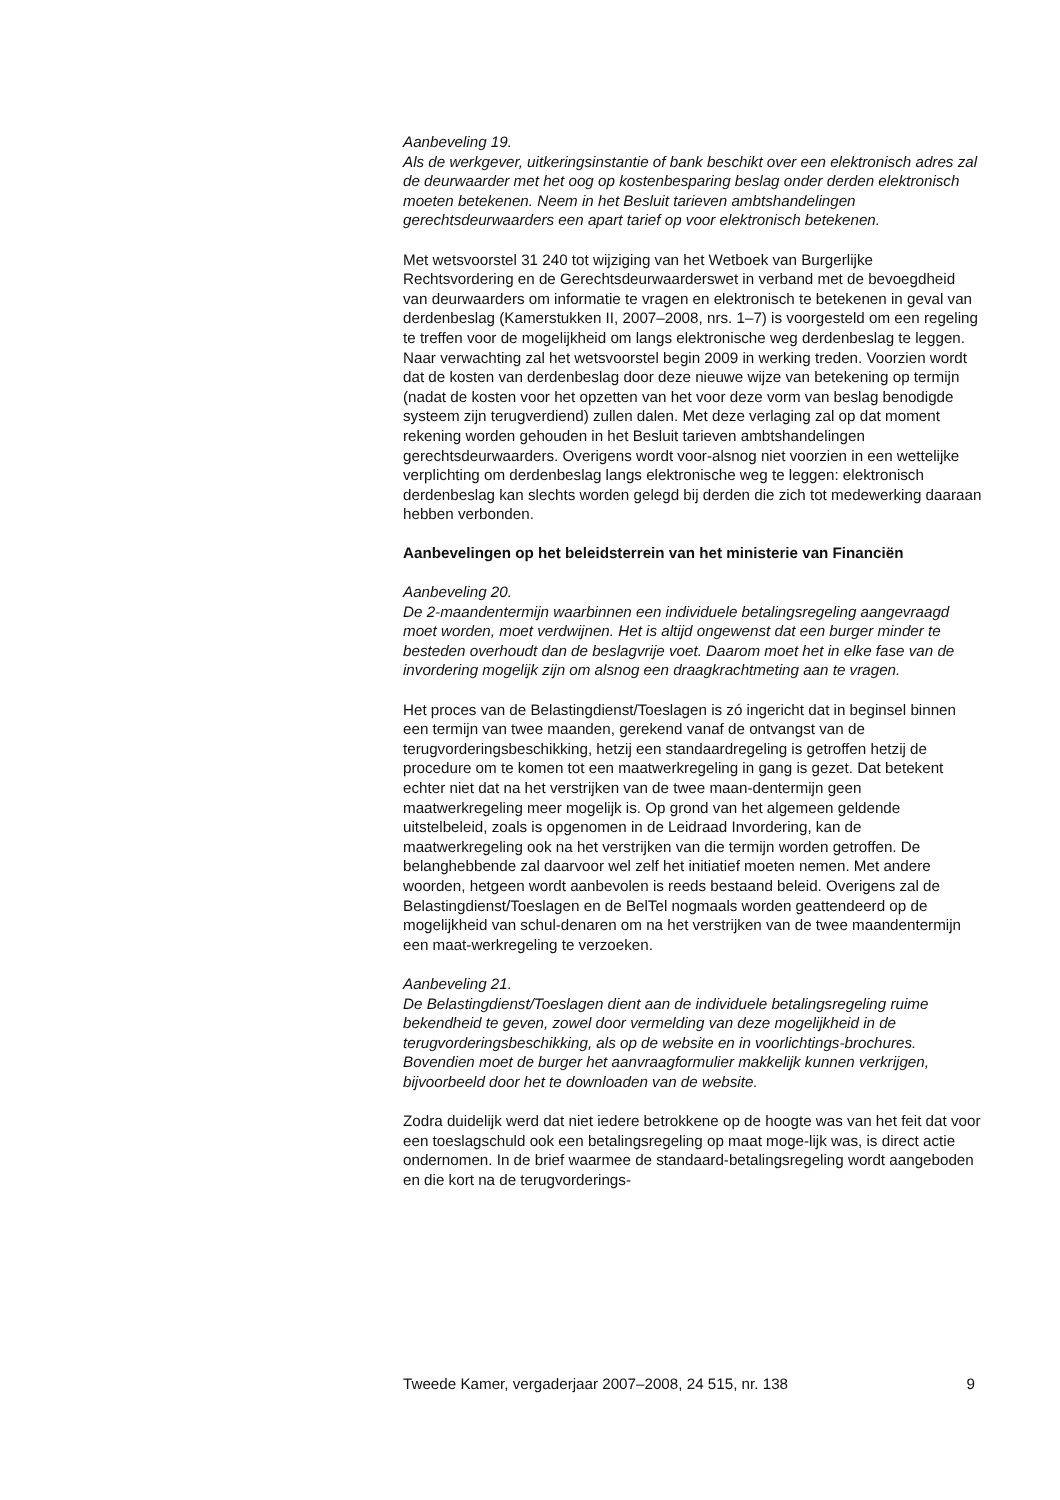Aanbeveling 19.
Als de werkgever, uitkeringsinstantie of bank beschikt over een elektronisch adres zal de deurwaarder met het oog op kostenbesparing beslag onder derden elektronisch moeten betekenen. Neem in het Besluit tarieven ambtshandelingen gerechtsdeurwaarders een apart tarief op voor elektronisch betekenen.
Met wetsvoorstel 31 240 tot wijziging van het Wetboek van Burgerlijke Rechtsvordering en de Gerechtsdeurwaarderswet in verband met de bevoegdheid van deurwaarders om informatie te vragen en elektronisch te betekenen in geval van derdenbeslag (Kamerstukken II, 2007–2008, nrs. 1–7) is voorgesteld om een regeling te treffen voor de mogelijkheid om langs elektronische weg derdenbeslag te leggen. Naar verwachting zal het wetsvoorstel begin 2009 in werking treden. Voorzien wordt dat de kosten van derdenbeslag door deze nieuwe wijze van betekening op termijn (nadat de kosten voor het opzetten van het voor deze vorm van beslag benodigde systeem zijn terugverdiend) zullen dalen. Met deze verlaging zal op dat moment rekening worden gehouden in het Besluit tarieven ambtshandelingen gerechtsdeurwaarders. Overigens wordt voor-alsnog niet voorzien in een wettelijke verplichting om derdenbeslag langs elektronische weg te leggen: elektronisch derdenbeslag kan slechts worden gelegd bij derden die zich tot medewerking daaraan hebben verbonden.
Aanbevelingen op het beleidsterrein van het ministerie van Financiën
Aanbeveling 20.
De 2-maandentermijn waarbinnen een individuele betalingsregeling aangevraagd moet worden, moet verdwijnen. Het is altijd ongewenst dat een burger minder te besteden overhoudt dan de beslagvrije voet. Daarom moet het in elke fase van de invordering mogelijk zijn om alsnog een draagkrachtmeting aan te vragen.
Het proces van de Belastingdienst/Toeslagen is zó ingericht dat in beginsel binnen een termijn van twee maanden, gerekend vanaf de ontvangst van de terugvorderingsbeschikking, hetzij een standaardregeling is getroffen hetzij de procedure om te komen tot een maatwerkregeling in gang is gezet. Dat betekent echter niet dat na het verstrijken van de twee maan-dentermijn geen maatwerkregeling meer mogelijk is. Op grond van het algemeen geldende uitstelbeleid, zoals is opgenomen in de Leidraad Invordering, kan de maatwerkregeling ook na het verstrijken van die termijn worden getroffen. De belanghebbende zal daarvoor wel zelf het initiatief moeten nemen. Met andere woorden, hetgeen wordt aanbevolen is reeds bestaand beleid. Overigens zal de Belastingdienst/Toeslagen en de BelTel nogmaals worden geattendeerd op de mogelijkheid van schul-denaren om na het verstrijken van de twee maandentermijn een maat-werkregeling te verzoeken.
Aanbeveling 21.
De Belastingdienst/Toeslagen dient aan de individuele betalingsregeling ruime bekendheid te geven, zowel door vermelding van deze mogelijkheid in de terugvorderingsbeschikking, als op de website en in voorlichtings-brochures. Bovendien moet de burger het aanvraagformulier makkelijk kunnen verkrijgen, bijvoorbeeld door het te downloaden van de website.
Zodra duidelijk werd dat niet iedere betrokkene op de hoogte was van het feit dat voor een toeslagschuld ook een betalingsregeling op maat moge-lijk was, is direct actie ondernomen. In de brief waarmee de standaard-betalingsregeling wordt aangeboden en die kort na de terugvorderings-
Tweede Kamer, vergaderjaar 2007–2008, 24 515, nr. 138 9